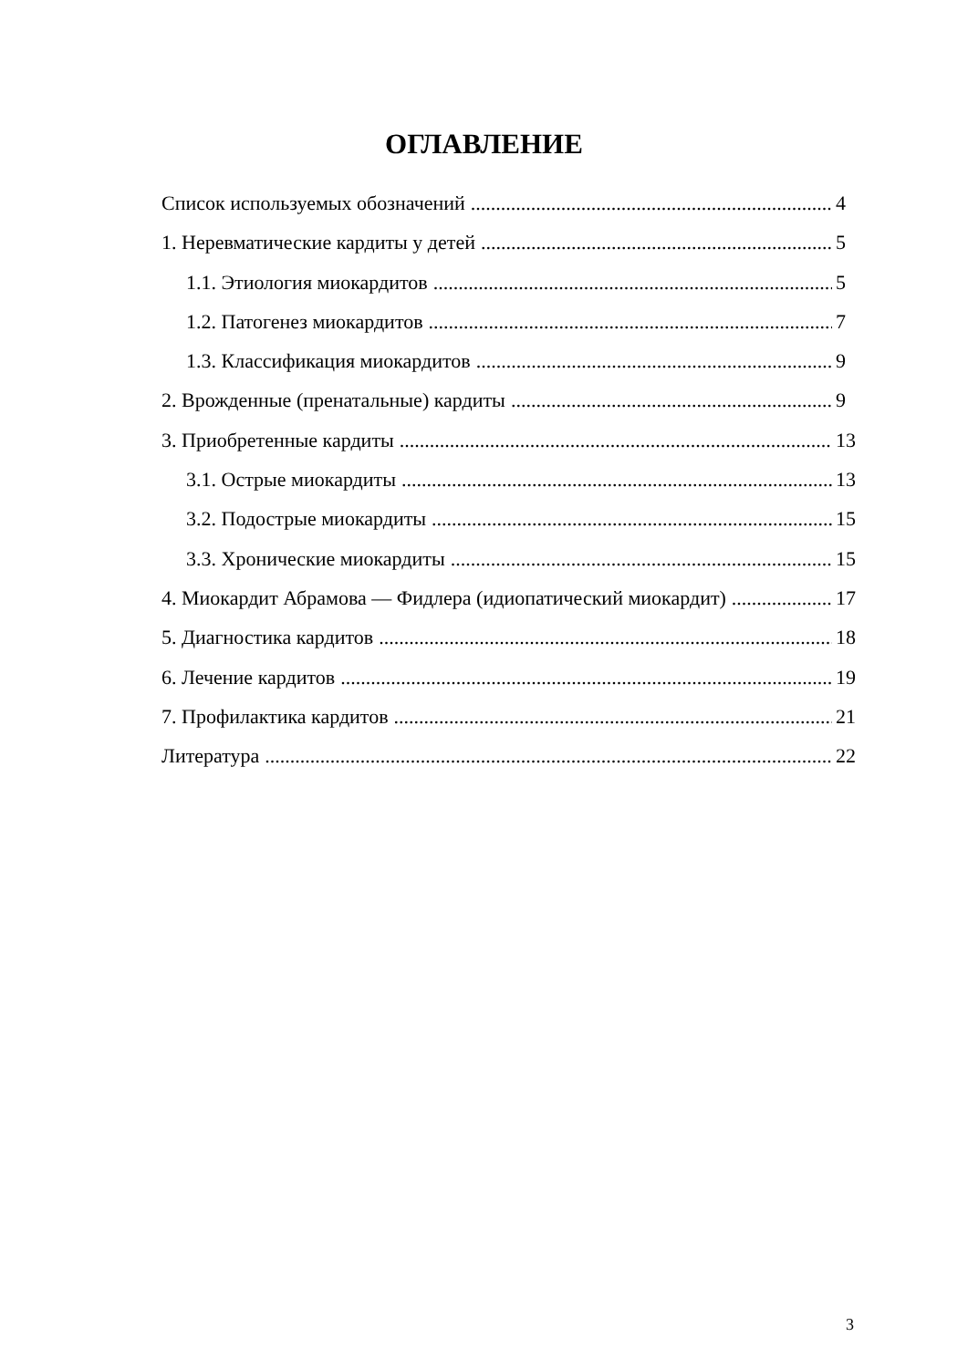ОГЛАВЛЕНИЕ
Список используемых обозначений 4
1. Неревматические кардиты у детей 5
1.1. Этиология миокардитов 5
1.2. Патогенез миокардитов 7
1.3. Классификация миокардитов 9
2. Врожденные (пренатальные) кардиты 9
3. Приобретенные кардиты 13
3.1. Острые миокардиты 13
3.2. Подострые миокардиты 15
3.3. Хронические миокардиты 15
4. Миокардит Абрамова — Фидлера (идиопатический миокардит) 17
5. Диагностика кардитов 18
6. Лечение кардитов 19
7. Профилактика кардитов 21
Литература 22
3